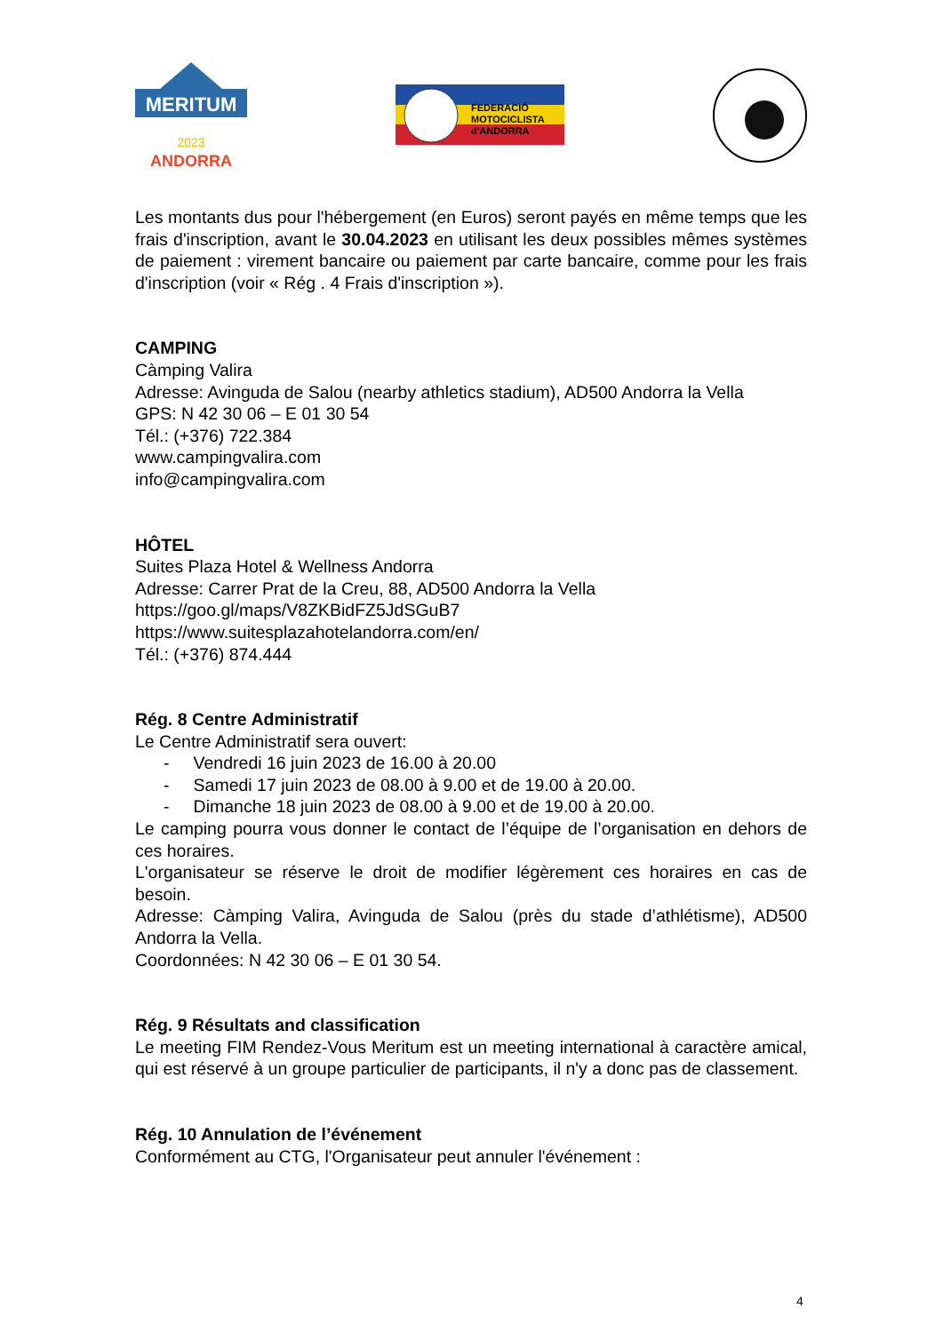MERITUM
2023
ANDORRA
FEDERACIÓ
MOTOCICLISTA
d'ANDORRA
Les montants dus pour l'hébergement (en Euros) seront payés en même temps que les frais d'inscription, avant le 30.04.2023 en utilisant les deux possibles mêmes systèmes de paiement : virement bancaire ou paiement par carte bancaire, comme pour les frais d'inscription (voir « Rég . 4 Frais d'inscription »).
CAMPING
Càmping Valira
Adresse: Avinguda de Salou (nearby athletics stadium), AD500 Andorra la Vella
GPS: N 42 30 06 – E 01 30 54
Tél.: (+376) 722.384
www.campingvalira.com
info@campingvalira.com
HÔTEL
Suites Plaza Hotel & Wellness Andorra
Adresse: Carrer Prat de la Creu, 88, AD500 Andorra la Vella
https://goo.gl/maps/V8ZKBidFZ5JdSGuB7
https://www.suitesplazahotelandorra.com/en/
Tél.: (+376) 874.444
Rég. 8 Centre Administratif
Le Centre Administratif sera ouvert:
- Vendredi 16 juin 2023 de 16.00 à 20.00
- Samedi 17 juin 2023 de 08.00 à 9.00 et de 19.00 à 20.00.
- Dimanche 18 juin 2023 de 08.00 à 9.00 et de 19.00 à 20.00.
Le camping pourra vous donner le contact de l’équipe de l’organisation en dehors de ces horaires.
L'organisateur se réserve le droit de modifier légèrement ces horaires en cas de besoin.
Adresse: Càmping Valira, Avinguda de Salou (près du stade d’athlétisme), AD500 Andorra la Vella.
Coordonnées: N 42 30 06 – E 01 30 54.
Rég. 9 Résultats and classification
Le meeting FIM Rendez-Vous Meritum est un meeting international à caractère amical, qui est réservé à un groupe particulier de participants, il n'y a donc pas de classement.
Rég. 10 Annulation de l’événement
Conformément au CTG, l'Organisateur peut annuler l'événement :
4